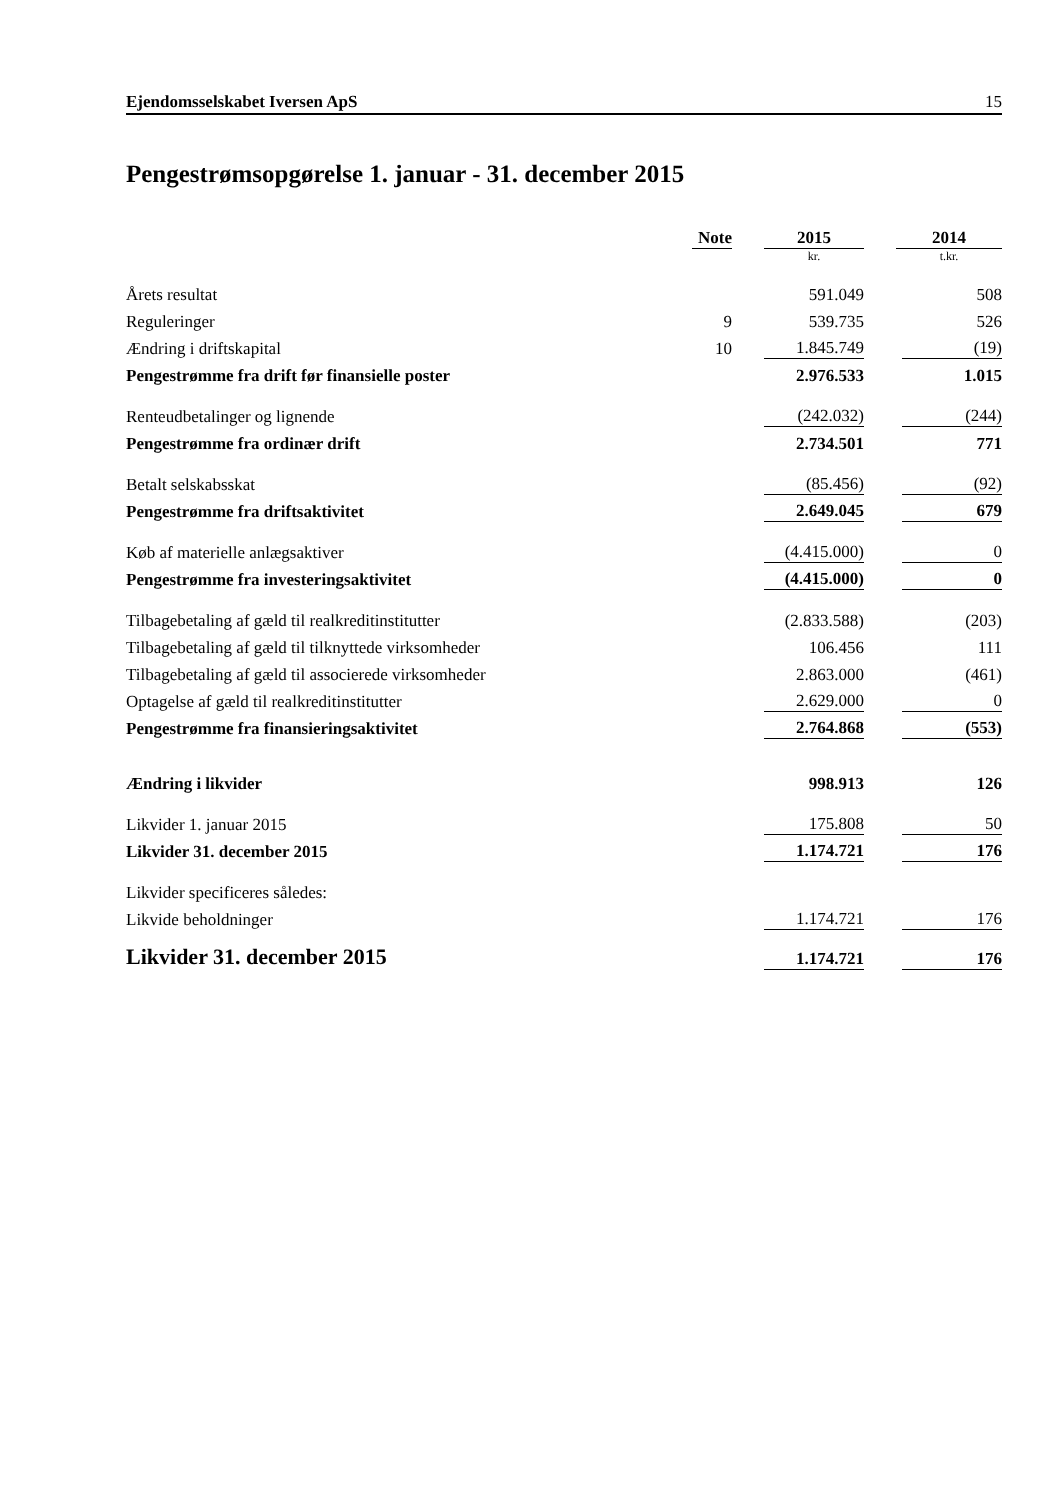Ejendomsselskabet Iversen ApS 15
Pengestrømsopgørelse 1. januar - 31. december 2015
| | Note | 2015 | 2014 |
| --- | --- | --- | --- |
| | | kr. | t.kr. |
| Årets resultat | | 591.049 | 508 |
| Reguleringer | 9 | 539.735 | 526 |
| Ændring i driftskapital | 10 | 1.845.749 | (19) |
| Pengestrømme fra drift før finansielle poster | | 2.976.533 | 1.015 |
| Renteudbetalinger og lignende | | (242.032) | (244) |
| Pengestrømme fra ordinær drift | | 2.734.501 | 771 |
| Betalt selskabsskat | | (85.456) | (92) |
| Pengestrømme fra driftsaktivitet | | 2.649.045 | 679 |
| Køb af materielle anlægsaktiver | | (4.415.000) | 0 |
| Pengestrømme fra investeringsaktivitet | | (4.415.000) | 0 |
| Tilbagebetaling af gæld til realkreditinstitutter | | (2.833.588) | (203) |
| Tilbagebetaling af gæld til tilknyttede virksomheder | | 106.456 | 111 |
| Tilbagebetaling af gæld til associerede virksomheder | | 2.863.000 | (461) |
| Optagelse af gæld til realkreditinstitutter | | 2.629.000 | 0 |
| Pengestrømme fra finansieringsaktivitet | | 2.764.868 | (553) |
| Ændring i likvider | | 998.913 | 126 |
| Likvider 1. januar 2015 | | 175.808 | 50 |
| Likvider 31. december 2015 | | 1.174.721 | 176 |
| Likvider specificeres således: | | | |
| Likvide beholdninger | | 1.174.721 | 176 |
| Likvider 31. december 2015 | | 1.174.721 | 176 |